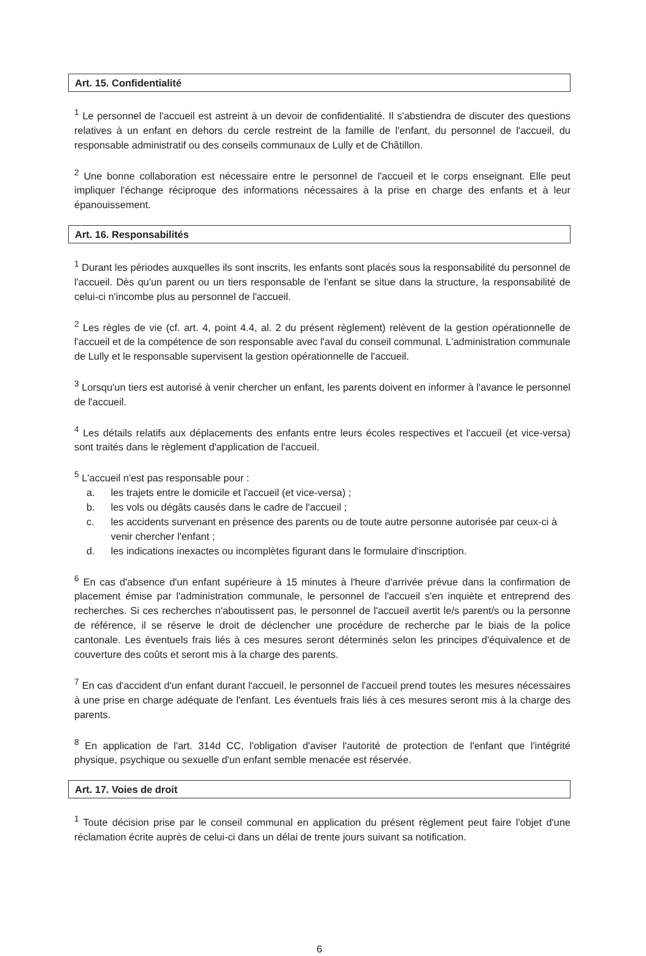Art. 15. Confidentialité
<sup>1</sup> Le personnel de l'accueil est astreint à un devoir de confidentialité. Il s'abstiendra de discuter des questions relatives à un enfant en dehors du cercle restreint de la famille de l'enfant, du personnel de l'accueil, du responsable administratif ou des conseils communaux de Lully et de Châtillon.
<sup>2</sup> Une bonne collaboration est nécessaire entre le personnel de l'accueil et le corps enseignant. Elle peut impliquer l'échange réciproque des informations nécessaires à la prise en charge des enfants et à leur épanouissement.
Art. 16. Responsabilités
<sup>1</sup> Durant les périodes auxquelles ils sont inscrits, les enfants sont placés sous la responsabilité du personnel de l'accueil. Dès qu'un parent ou un tiers responsable de l'enfant se situe dans la structure, la responsabilité de celui-ci n'incombe plus au personnel de l'accueil.
<sup>2</sup> Les règles de vie (cf. art. 4, point 4.4, al. 2 du présent règlement) relèvent de la gestion opérationnelle de l'accueil et de la compétence de son responsable avec l'aval du conseil communal. L'administration communale de Lully et le responsable supervisent la gestion opérationnelle de l'accueil.
<sup>3</sup> Lorsqu'un tiers est autorisé à venir chercher un enfant, les parents doivent en informer à l'avance le personnel de l'accueil.
<sup>4</sup> Les détails relatifs aux déplacements des enfants entre leurs écoles respectives et l'accueil (et vice-versa) sont traités dans le règlement d'application de l'accueil.
<sup>5</sup> L'accueil n'est pas responsable pour :
a. les trajets entre le domicile et l'accueil (et vice-versa) ;
b. les vols ou dégâts causés dans le cadre de l'accueil ;
c. les accidents survenant en présence des parents ou de toute autre personne autorisée par ceux-ci à venir chercher l'enfant ;
d. les indications inexactes ou incomplètes figurant dans le formulaire d'inscription.
<sup>6</sup> En cas d'absence d'un enfant supérieure à 15 minutes à l'heure d'arrivée prévue dans la confirmation de placement émise par l'administration communale, le personnel de l'accueil s'en inquiète et entreprend des recherches. Si ces recherches n'aboutissent pas, le personnel de l'accueil avertit le/s parent/s ou la personne de référence, il se réserve le droit de déclencher une procédure de recherche par le biais de la police cantonale. Les éventuels frais liés à ces mesures seront déterminés selon les principes d'équivalence et de couverture des coûts et seront mis à la charge des parents.
<sup>7</sup> En cas d'accident d'un enfant durant l'accueil, le personnel de l'accueil prend toutes les mesures nécessaires à une prise en charge adéquate de l'enfant. Les éventuels frais liés à ces mesures seront mis à la charge des parents.
<sup>8</sup> En application de l'art. 314d CC, l'obligation d'aviser l'autorité de protection de l'enfant que l'intégrité physique, psychique ou sexuelle d'un enfant semble menacée est réservée.
Art. 17. Voies de droit
<sup>1</sup> Toute décision prise par le conseil communal en application du présent règlement peut faire l'objet d'une réclamation écrite auprès de celui-ci dans un délai de trente jours suivant sa notification.
6